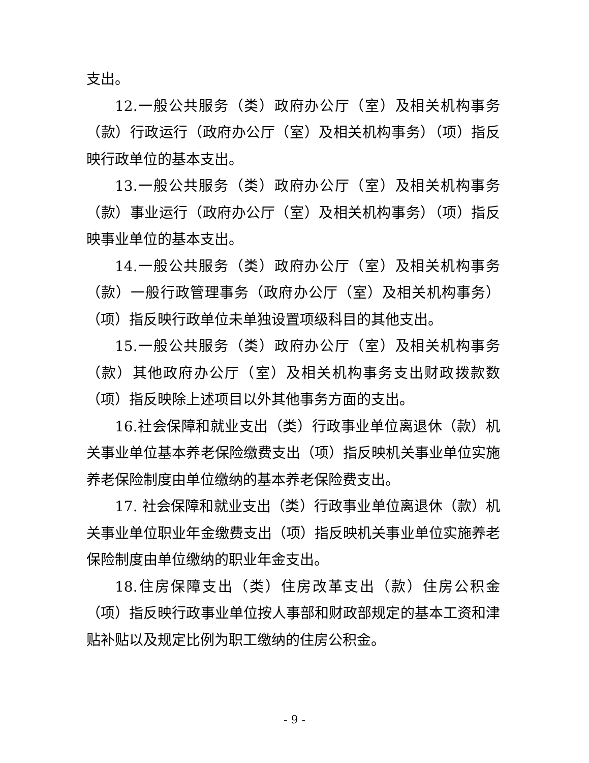支出。
12.一般公共服务（类）政府办公厅（室）及相关机构事务（款）行政运行（政府办公厅（室）及相关机构事务）（项）指反映行政单位的基本支出。
13.一般公共服务（类）政府办公厅（室）及相关机构事务（款）事业运行（政府办公厅（室）及相关机构事务）（项）指反映事业单位的基本支出。
14.一般公共服务（类）政府办公厅（室）及相关机构事务（款）一般行政管理事务（政府办公厅（室）及相关机构事务）（项）指反映行政单位未单独设置项级科目的其他支出。
15.一般公共服务（类）政府办公厅（室）及相关机构事务（款）其他政府办公厅（室）及相关机构事务支出财政拨款数（项）指反映除上述项目以外其他事务方面的支出。
16.社会保障和就业支出（类）行政事业单位离退休（款）机关事业单位基本养老保险缴费支出（项）指反映机关事业单位实施养老保险制度由单位缴纳的基本养老保险费支出。
17. 社会保障和就业支出（类）行政事业单位离退休（款）机关事业单位职业年金缴费支出（项）指反映机关事业单位实施养老保险制度由单位缴纳的职业年金支出。
18.住房保障支出（类）住房改革支出（款）住房公积金（项）指反映行政事业单位按人事部和财政部规定的基本工资和津贴补贴以及规定比例为职工缴纳的住房公积金。
- 9 -